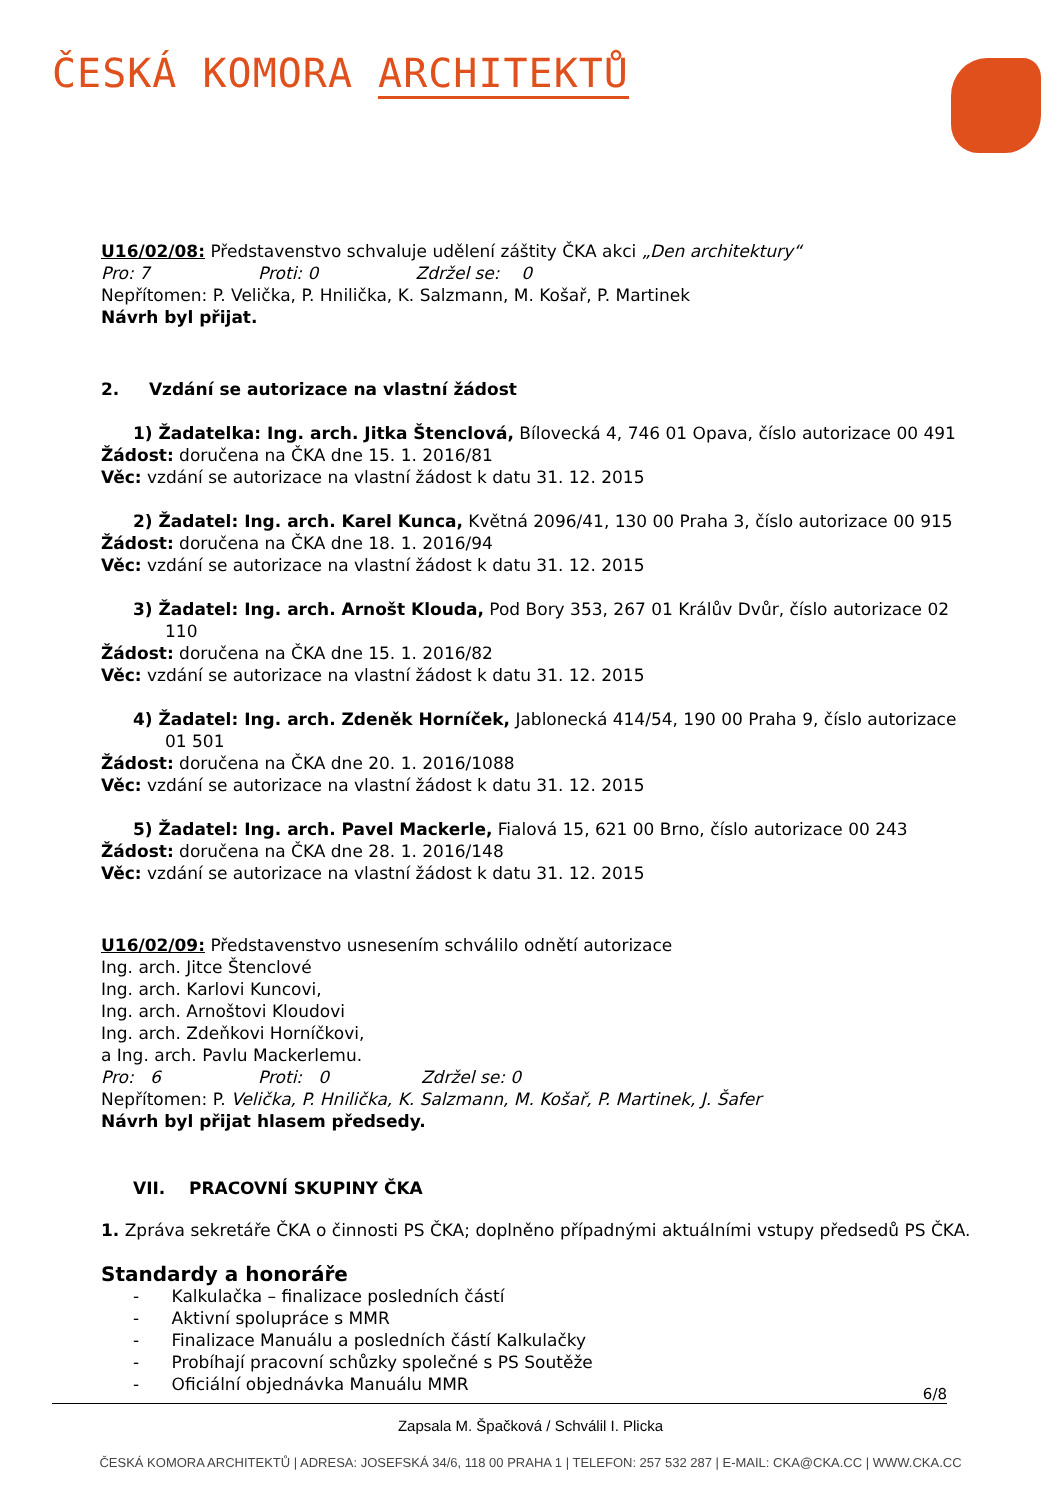ČESKÁ KOMORA ARCHITEKTŮ
U16/02/08: Představenstvo schvaluje udělení záštity ČKA akci „Den architektury“
Pro: 7 Proti: 0 Zdržel se: 0
Nepřítomen: P. Velička, P. Hnilička, K. Salzmann, M. Košař, P. Martinek
Návrh byl přijat.
2. Vzdání se autorizace na vlastní žádost
1) Žadatelka: Ing. arch. Jitka Štenclová, Bílovecká 4, 746 01 Opava, číslo autorizace 00 491
Žádost: doručena na ČKA dne 15. 1. 2016/81
Věc: vzdání se autorizace na vlastní žádost k datu 31. 12. 2015
2) Žadatel: Ing. arch. Karel Kunca, Květná 2096/41, 130 00 Praha 3, číslo autorizace 00 915
Žádost: doručena na ČKA dne 18. 1. 2016/94
Věc: vzdání se autorizace na vlastní žádost k datu 31. 12. 2015
3) Žadatel: Ing. arch. Arnošt Klouda, Pod Bory 353, 267 01 Králův Dvůr, číslo autorizace 02 110
Žádost: doručena na ČKA dne 15. 1. 2016/82
Věc: vzdání se autorizace na vlastní žádost k datu 31. 12. 2015
4) Žadatel: Ing. arch. Zdeněk Horníček, Jablonecká 414/54, 190 00 Praha 9, číslo autorizace 01 501
Žádost: doručena na ČKA dne 20. 1. 2016/1088
Věc: vzdání se autorizace na vlastní žádost k datu 31. 12. 2015
5) Žadatel: Ing. arch. Pavel Mackerle, Fialová 15, 621 00 Brno, číslo autorizace 00 243
Žádost: doručena na ČKA dne 28. 1. 2016/148
Věc: vzdání se autorizace na vlastní žádost k datu 31. 12. 2015
U16/02/09: Představenstvo usnesením schválilo odnětí autorizace
Ing. arch. Jitce Štenclové
Ing. arch. Karlovi Kuncovi,
Ing. arch. Arnoštovi Kloudovi
Ing. arch. Zdeňkovi Horníčkovi,
a Ing. arch. Pavlu Mackerlemu.
Pro: 6 Proti: 0 Zdržel se: 0
Nepřítomen: P. Velička, P. Hnilička, K. Salzmann, M. Košař, P. Martinek, J. Šafer
Návrh byl přijat hlasem předsedy.
VII. PRACOVNÍ SKUPINY ČKA
1. Zpráva sekretáře ČKA o činnosti PS ČKA; doplněno případnými aktuálními vstupy předsedů PS ČKA.
Standardy a honoráře
- Kalkulačka – finalizace posledních částí
- Aktivní spolupráce s MMR
- Finalizace Manuálu a posledních částí Kalkulačky
- Probíhají pracovní schůzky společné s PS Soutěže
- Oficiální objednávka Manuálu MMR
6/8
Zapsala M. Špačková / Schválil I. Plicka
ČESKÁ KOMORA ARCHITEKTŮ | ADRESA: JOSEFSKÁ 34/6, 118 00 PRAHA 1 | TELEFON: 257 532 287 | E-MAIL: CKA@CKA.CC | WWW.CKA.CC